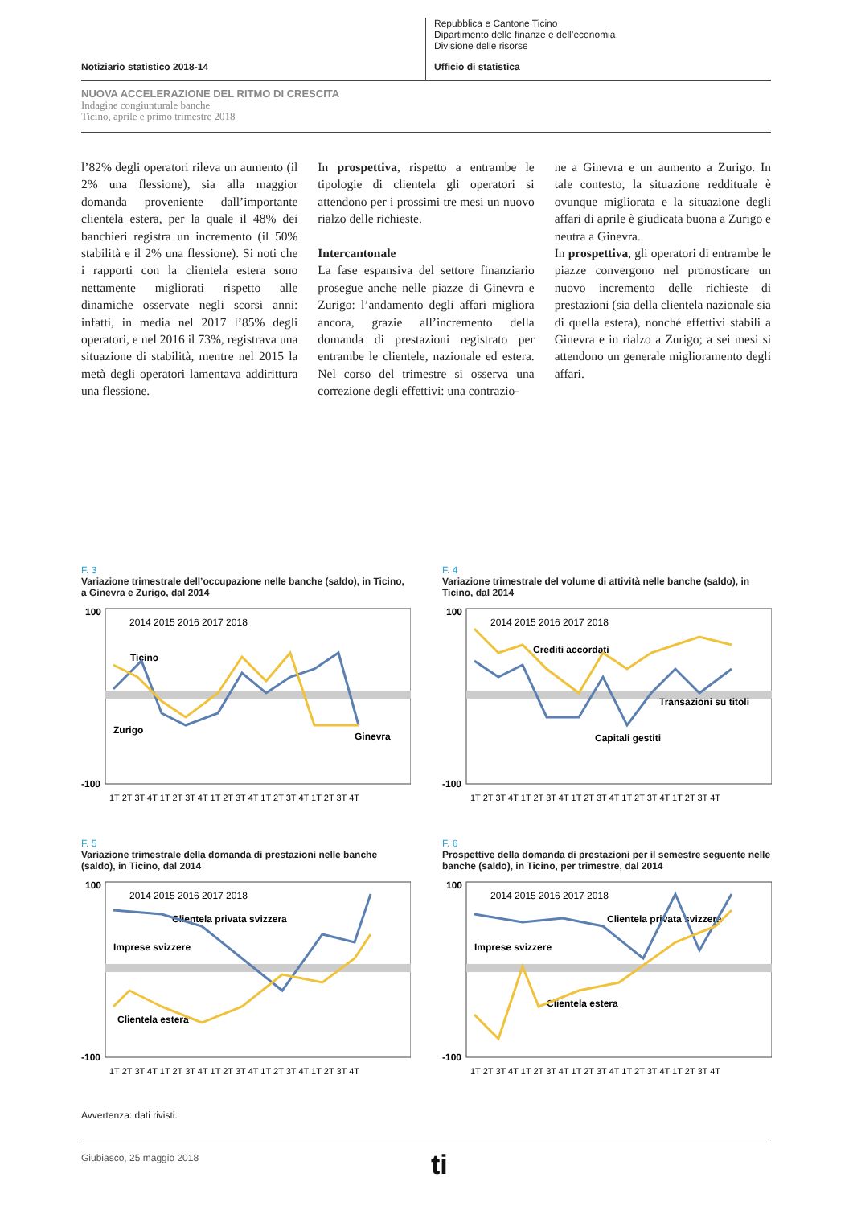Notiziario statistico 2018-14
Repubblica e Cantone Ticino
Dipartimento delle finanze e dell’economia
Divisione delle risorse
Ufficio di statistica
NUOVA ACCELERAZIONE DEL RITMO DI CRESCITA
Indagine congiunturale banche
Ticino, aprile e primo trimestre 2018
l’82% degli operatori rileva un aumento (il 2% una flessione), sia alla maggior domanda proveniente dall’importante clientela estera, per la quale il 48% dei banchieri registra un incremento (il 50% stabilità e il 2% una flessione). Si noti che i rapporti con la clientela estera sono nettamente migliorati rispetto alle dinamiche osservate negli scorsi anni: infatti, in media nel 2017 l’85% degli operatori, e nel 2016 il 73%, registrava una situazione di stabilità, mentre nel 2015 la metà degli operatori lamentava addirittura una flessione.
In prospettiva, rispetto a entrambe le tipologie di clientela gli operatori si attendono per i prossimi tre mesi un nuovo rialzo delle richieste.
Intercantonale
La fase espansiva del settore finanziario prosegue anche nelle piazze di Ginevra e Zurigo: l’andamento degli affari migliora ancora, grazie all’incremento della domanda di prestazioni registrato per entrambe le clientele, nazionale ed estera. Nel corso del trimestre si osserva una correzione degli effettivi: una contrazio-
ne a Ginevra e un aumento a Zurigo. In tale contesto, la situazione reddituale è ovunque migliorata e la situazione degli affari di aprile è giudicata buona a Zurigo e neutra a Ginevra.
In prospettiva, gli operatori di entrambe le piazze convergono nel pronosticare un nuovo incremento delle richieste di prestazioni (sia della clientela nazionale sia di quella estera), nonché effettivi stabili a Ginevra e in rialzo a Zurigo; a sei mesi si attendono un generale miglioramento degli affari.
F. 3
Variazione trimestrale dell’occupazione nelle banche (saldo), in Ticino, a Ginevra e Zurigo, dal 2014
100
-100
2014 2015 2016 2017 2018
Ticino
Zurigo
Ginevra
1T 2T 3T 4T 1T 2T 3T 4T 1T 2T 3T 4T 1T 2T 3T 4T 1T 2T 3T 4T
F. 4
Variazione trimestrale del volume di attività nelle banche (saldo), in Ticino, dal 2014
100
-100
2014 2015 2016 2017 2018
Crediti accordati
Capitali gestiti
Transazioni su titoli
1T 2T 3T 4T 1T 2T 3T 4T 1T 2T 3T 4T 1T 2T 3T 4T 1T 2T 3T 4T
F. 5
Variazione trimestrale della domanda di prestazioni nelle banche (saldo), in Ticino, dal 2014
100
-100
2014 2015 2016 2017 2018
Clientela privata svizzera
Imprese svizzere
Clientela estera
1T 2T 3T 4T 1T 2T 3T 4T 1T 2T 3T 4T 1T 2T 3T 4T 1T 2T 3T 4T
F. 6
Prospettive della domanda di prestazioni per il semestre seguente nelle banche (saldo), in Ticino, per trimestre, dal 2014
100
-100
2014 2015 2016 2017 2018
Clientela privata svizzera
Imprese svizzere
Clientela estera
1T 2T 3T 4T 1T 2T 3T 4T 1T 2T 3T 4T 1T 2T 3T 4T 1T 2T 3T 4T
Avvertenza: dati rivisti.
Giubiasco, 25 maggio 2018 ti